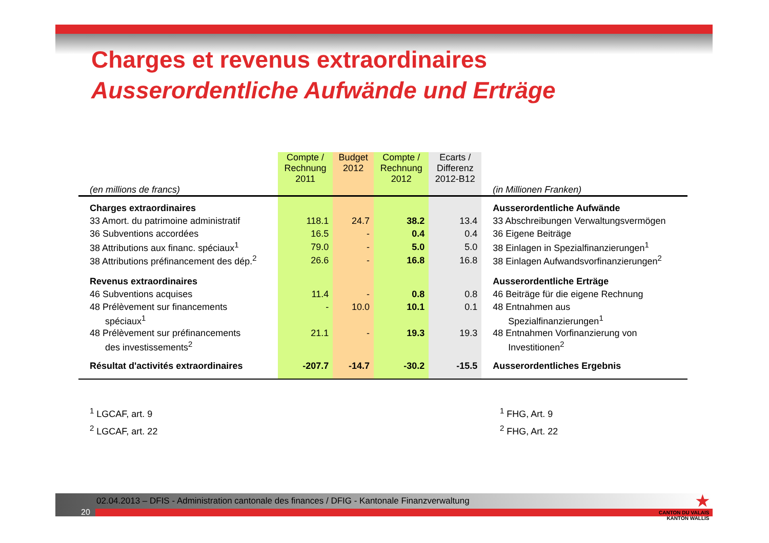Charges et revenus extraordinaires
Ausserordentliche Aufwände und Erträge
| (en millions de francs) | Compte / Rechnung 2011 | Budget 2012 | Compte / Rechnung 2012 | Ecarts / Differenz 2012-B12 | (in Millionen Franken) |
| --- | --- | --- | --- | --- | --- |
| Charges extraordinaires | | | | | Ausserordentliche Aufwände |
| 33 Amort. du patrimoine administratif | 118.1 | 24.7 | 38.2 | 13.4 | 33 Abschreibungen Verwaltungsvermögen |
| 36 Subventions accordées | 16.5 | - | 0.4 | 0.4 | 36 Eigene Beiträge |
| 38 Attributions aux financ. spéciaux<sup>1</sup> | 79.0 | - | 5.0 | 5.0 | 38 Einlagen in Spezialfinanzierungen<sup>1</sup> |
| 38 Attributions préfinancement des dép.<sup>2</sup> | 26.6 | - | 16.8 | 16.8 | 38 Einlagen Aufwandsvorfinanzierungen<sup>2</sup> |
| Revenus extraordinaires | | | | | Ausserordentliche Erträge |
| 46 Subventions acquises | 11.4 | - | 0.8 | 0.8 | 46 Beiträge für die eigene Rechnung |
| 48 Prélèvement sur financements | - | 10.0 | 10.1 | 0.1 | 48 Entnahmen aus |
| spéciaux<sup>1</sup> | | | | | Spezialfinanzierungen<sup>1</sup> |
| 48 Prélèvement sur préfinancements | 21.1 | - | 19.3 | 19.3 | 48 Entnahmen Vorfinanzierung von |
| des investissements<sup>2</sup> | | | | | Investitionen<sup>2</sup> |
| Résultat d'activités extraordinaires | -207.7 | -14.7 | -30.2 | -15.5 | Ausserordentliches Ergebnis |
<sup>1</sup> LGCAF, art. 9
<sup>2</sup> LGCAF, art. 22
<sup>1</sup> FHG, Art. 9
<sup>2</sup> FHG, Art. 22
02.04.2013 – DFIS - Administration cantonale des finances / DFIG - Kantonale Finanzverwaltung
20
★
CANTON DU VALAIS
KANTON WALLIS